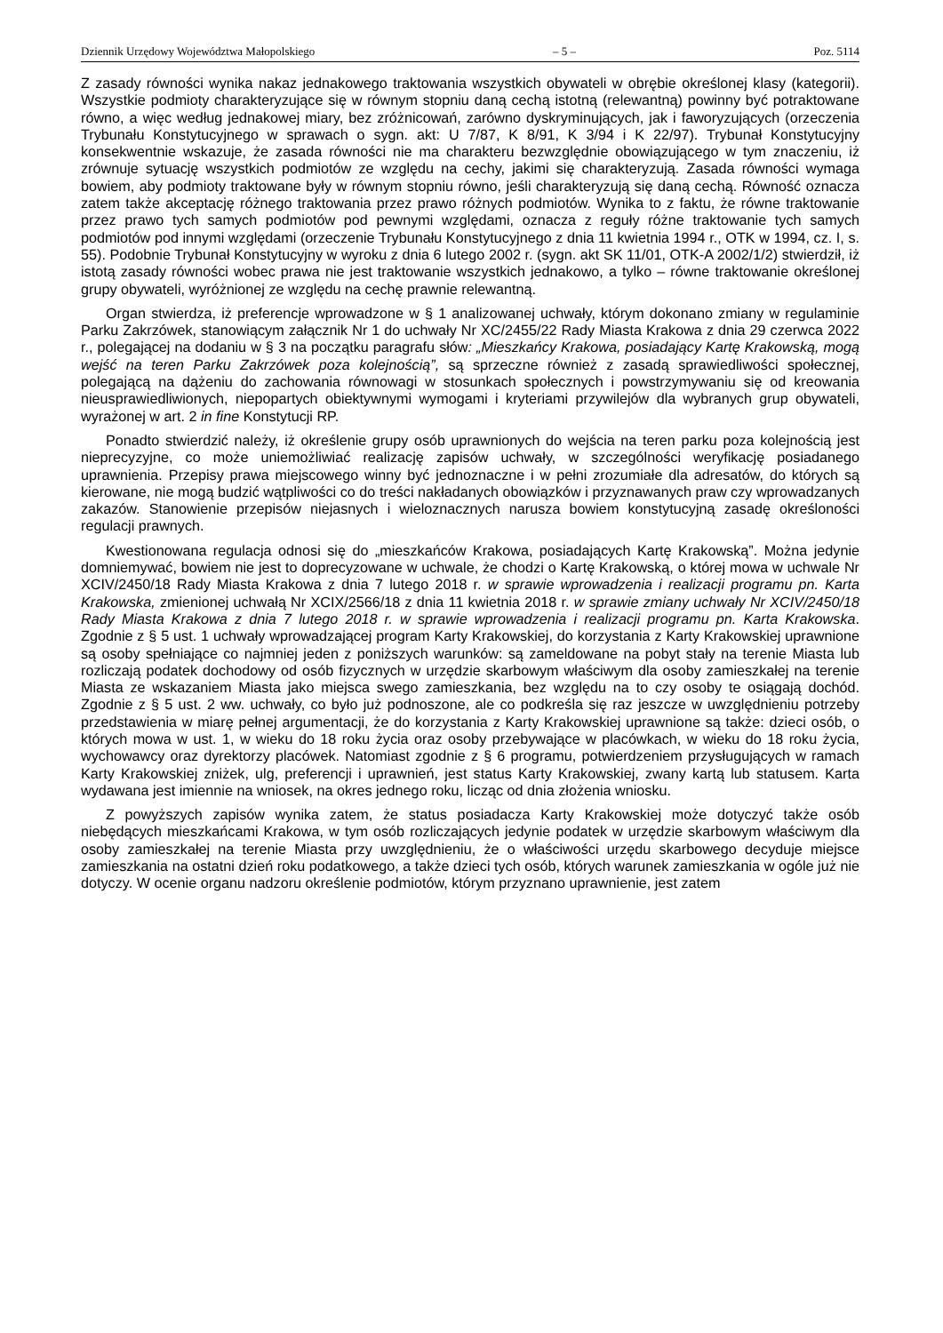Dziennik Urzędowy Województwa Małopolskiego – 5 – Poz. 5114
Z zasady równości wynika nakaz jednakowego traktowania wszystkich obywateli w obrębie określonej klasy (kategorii). Wszystkie podmioty charakteryzujące się w równym stopniu daną cechą istotną (relewantną) powinny być potraktowane równo, a więc według jednakowej miary, bez zróżnicowań, zarówno dyskryminujących, jak i faworyzujących (orzeczenia Trybunału Konstytucyjnego w sprawach o sygn. akt: U 7/87, K 8/91, K 3/94 i K 22/97). Trybunał Konstytucyjny konsekwentnie wskazuje, że zasada równości nie ma charakteru bezwzględnie obowiązującego w tym znaczeniu, iż zrównuje sytuację wszystkich podmiotów ze względu na cechy, jakimi się charakteryzują. Zasada równości wymaga bowiem, aby podmioty traktowane były w równym stopniu równo, jeśli charakteryzują się daną cechą. Równość oznacza zatem także akceptację różnego traktowania przez prawo różnych podmiotów. Wynika to z faktu, że równe traktowanie przez prawo tych samych podmiotów pod pewnymi względami, oznacza z reguły różne traktowanie tych samych podmiotów pod innymi względami (orzeczenie Trybunału Konstytucyjnego z dnia 11 kwietnia 1994 r., OTK w 1994, cz. I, s. 55). Podobnie Trybunał Konstytucyjny w wyroku z dnia 6 lutego 2002 r. (sygn. akt SK 11/01, OTK-A 2002/1/2) stwierdził, iż istotą zasady równości wobec prawa nie jest traktowanie wszystkich jednakowo, a tylko – równe traktowanie określonej grupy obywateli, wyróżnionej ze względu na cechę prawnie relewantną.
Organ stwierdza, iż preferencje wprowadzone w § 1 analizowanej uchwały, którym dokonano zmiany w regulaminie Parku Zakrzówek, stanowiącym załącznik Nr 1 do uchwały Nr XC/2455/22 Rady Miasta Krakowa z dnia 29 czerwca 2022 r., polegającej na dodaniu w § 3 na początku paragrafu słów: „Mieszkańcy Krakowa, posiadający Kartę Krakowską, mogą wejść na teren Parku Zakrzówek poza kolejnością”, są sprzeczne również z zasadą sprawiedliwości społecznej, polegającą na dążeniu do zachowania równowagi w stosunkach społecznych i powstrzymywaniu się od kreowania nieusprawiedliwionych, niepopartych obiektywnymi wymogami i kryteriami przywilejów dla wybranych grup obywateli, wyrażonej w art. 2 in fine Konstytucji RP.
Ponadto stwierdzić należy, iż określenie grupy osób uprawnionych do wejścia na teren parku poza kolejnością jest nieprecyzyjne, co może uniemożliwiać realizację zapisów uchwały, w szczególności weryfikację posiadanego uprawnienia. Przepisy prawa miejscowego winny być jednoznaczne i w pełni zrozumiałe dla adresatów, do których są kierowane, nie mogą budzić wątpliwości co do treści nakładanych obowiązków i przyznawanych praw czy wprowadzanych zakazów. Stanowienie przepisów niejasnych i wieloznacznych narusza bowiem konstytucyjną zasadę określoności regulacji prawnych.
Kwestionowana regulacja odnosi się do „mieszkańców Krakowa, posiadających Kartę Krakowską”. Można jedynie domniemywać, bowiem nie jest to doprecyzowane w uchwale, że chodzi o Kartę Krakowską, o której mowa w uchwale Nr XCIV/2450/18 Rady Miasta Krakowa z dnia 7 lutego 2018 r. w sprawie wprowadzenia i realizacji programu pn. Karta Krakowska, zmienionej uchwałą Nr XCIX/2566/18 z dnia 11 kwietnia 2018 r. w sprawie zmiany uchwały Nr XCIV/2450/18 Rady Miasta Krakowa z dnia 7 lutego 2018 r. w sprawie wprowadzenia i realizacji programu pn. Karta Krakowska. Zgodnie z § 5 ust. 1 uchwały wprowadzającej program Karty Krakowskiej, do korzystania z Karty Krakowskiej uprawnione są osoby spełniające co najmniej jeden z poniższych warunków: są zameldowane na pobyt stały na terenie Miasta lub rozliczają podatek dochodowy od osób fizycznych w urzędzie skarbowym właściwym dla osoby zamieszkałej na terenie Miasta ze wskazaniem Miasta jako miejsca swego zamieszkania, bez względu na to czy osoby te osiągają dochód. Zgodnie z § 5 ust. 2 ww. uchwały, co było już podnoszone, ale co podkreśla się raz jeszcze w uwzględnieniu potrzeby przedstawienia w miarę pełnej argumentacji, że do korzystania z Karty Krakowskiej uprawnione są także: dzieci osób, o których mowa w ust. 1, w wieku do 18 roku życia oraz osoby przebywające w placówkach, w wieku do 18 roku życia, wychowawcy oraz dyrektorzy placówek. Natomiast zgodnie z § 6 programu, potwierdzeniem przysługujących w ramach Karty Krakowskiej zniżek, ulg, preferencji i uprawnień, jest status Karty Krakowskiej, zwany kartą lub statusem. Karta wydawana jest imiennie na wniosek, na okres jednego roku, licząc od dnia złożenia wniosku.
Z powyższych zapisów wynika zatem, że status posiadacza Karty Krakowskiej może dotyczyć także osób niebędących mieszkańcami Krakowa, w tym osób rozliczających jedynie podatek w urzędzie skarbowym właściwym dla osoby zamieszkałej na terenie Miasta przy uwzględnieniu, że o właściwości urzędu skarbowego decyduje miejsce zamieszkania na ostatni dzień roku podatkowego, a także dzieci tych osób, których warunek zamieszkania w ogóle już nie dotyczy. W ocenie organu nadzoru określenie podmiotów, którym przyznano uprawnienie, jest zatem